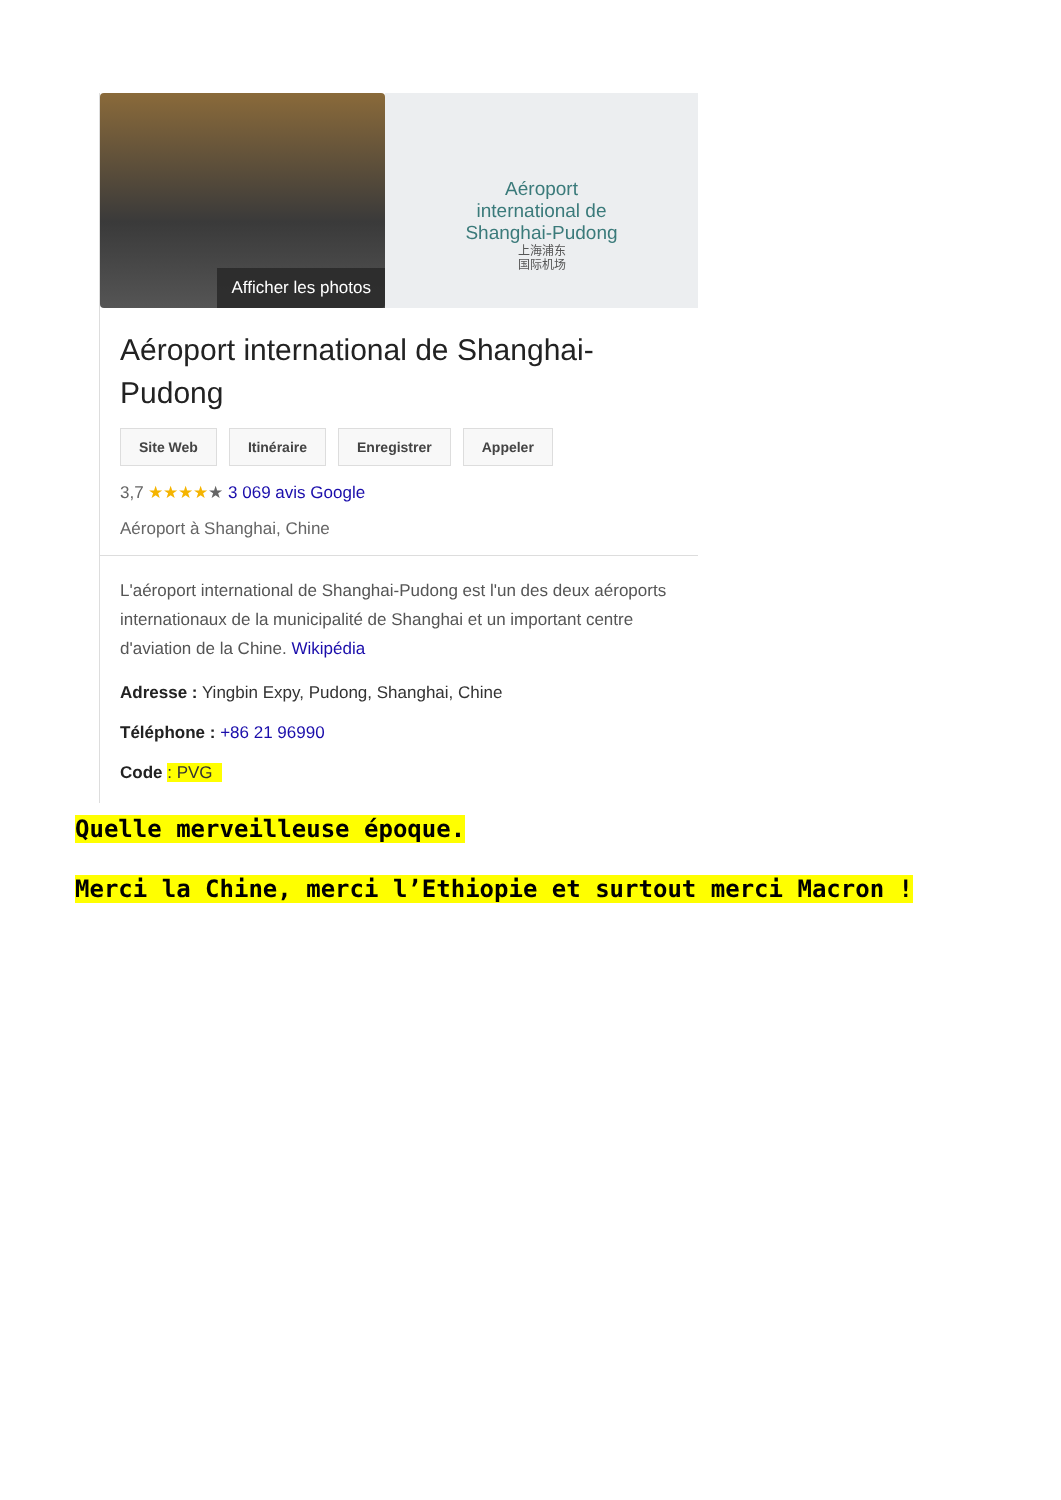Afficher les photos
Aéroport
international de
Shanghai-Pudong
上海浦东
国际机场
Aéroport international de Shanghai-Pudong
Site Web Itinéraire Enregistrer Appeler
3,7 ★★★★★ 3 069 avis Google
Aéroport à Shanghai, Chine
L'aéroport international de Shanghai-Pudong est l'un des deux aéroports internationaux de la municipalité de Shanghai et un important centre d'aviation de la Chine. Wikipédia
Adresse : Yingbin Expy, Pudong, Shanghai, Chine
Téléphone : +86 21 96990
Code : PVG
Quelle merveilleuse époque.
Merci la Chine, merci l’Ethiopie et surtout merci Macron !